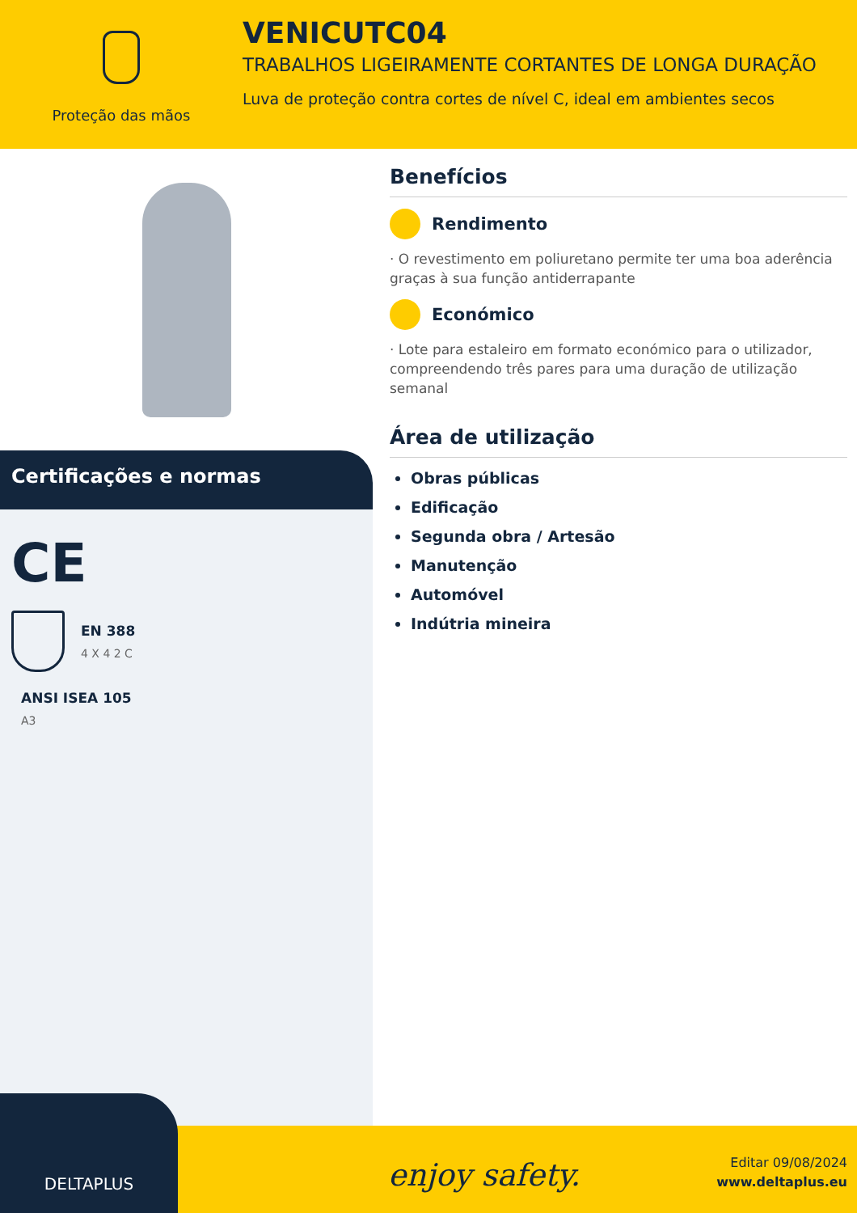Proteção das mãos
VENICUTC04
TRABALHOS LIGEIRAMENTE CORTANTES DE LONGA DURAÇÃO
Luva de proteção contra cortes de nível C, ideal em ambientes secos
Certificações e normas
CE
EN 388
4 X 4 2 C
ANSI ISEA 105
A3
Benefícios
Rendimento
· O revestimento em poliuretano permite ter uma boa aderência graças à sua função antiderrapante
Económico
· Lote para estaleiro em formato económico para o utilizador, compreendendo três pares para uma duração de utilização semanal
Área de utilização
Obras públicas
Edificação
Segunda obra / Artesão
Manutenção
Automóvel
Indútria mineira
enjoy safety.
Editar 09/08/2024
www.deltaplus.eu
DELTAPLUS